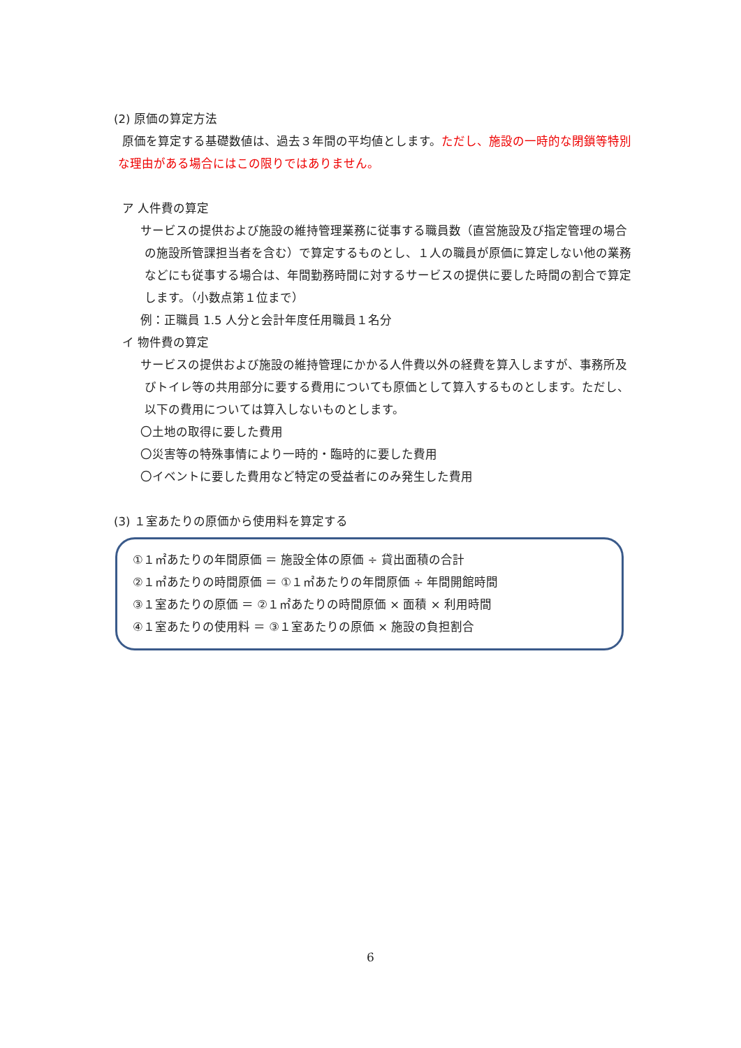(2) 原価の算定方法
原価を算定する基礎数値は、過去３年間の平均値とします。ただし、施設の一時的な閉鎖等特別
な理由がある場合にはこの限りではありません。
ア 人件費の算定
サービスの提供および施設の維持管理業務に従事する職員数（直営施設及び指定管理の場合の施設所管課担当者を含む）で算定するものとし、１人の職員が原価に算定しない他の業務などにも従事する場合は、年間勤務時間に対するサービスの提供に要した時間の割合で算定します。（小数点第１位まで）
例：正職員 1.5 人分と会計年度任用職員１名分
イ 物件費の算定
サービスの提供および施設の維持管理にかかる人件費以外の経費を算入しますが、事務所及びトイレ等の共用部分に要する費用についても原価として算入するものとします。ただし、以下の費用については算入しないものとします。
〇土地の取得に要した費用
〇災害等の特殊事情により一時的・臨時的に要した費用
〇イベントに要した費用など特定の受益者にのみ発生した費用
(3) １室あたりの原価から使用料を算定する
①１㎡あたりの年間原価 ＝ 施設全体の原価 ÷ 貸出面積の合計
②１㎡あたりの時間原価 ＝ ①１㎡あたりの年間原価 ÷ 年間開館時間
③１室あたりの原価 ＝ ②１㎡あたりの時間原価 × 面積 × 利用時間
④１室あたりの使用料 ＝ ③１室あたりの原価 × 施設の負担割合
6